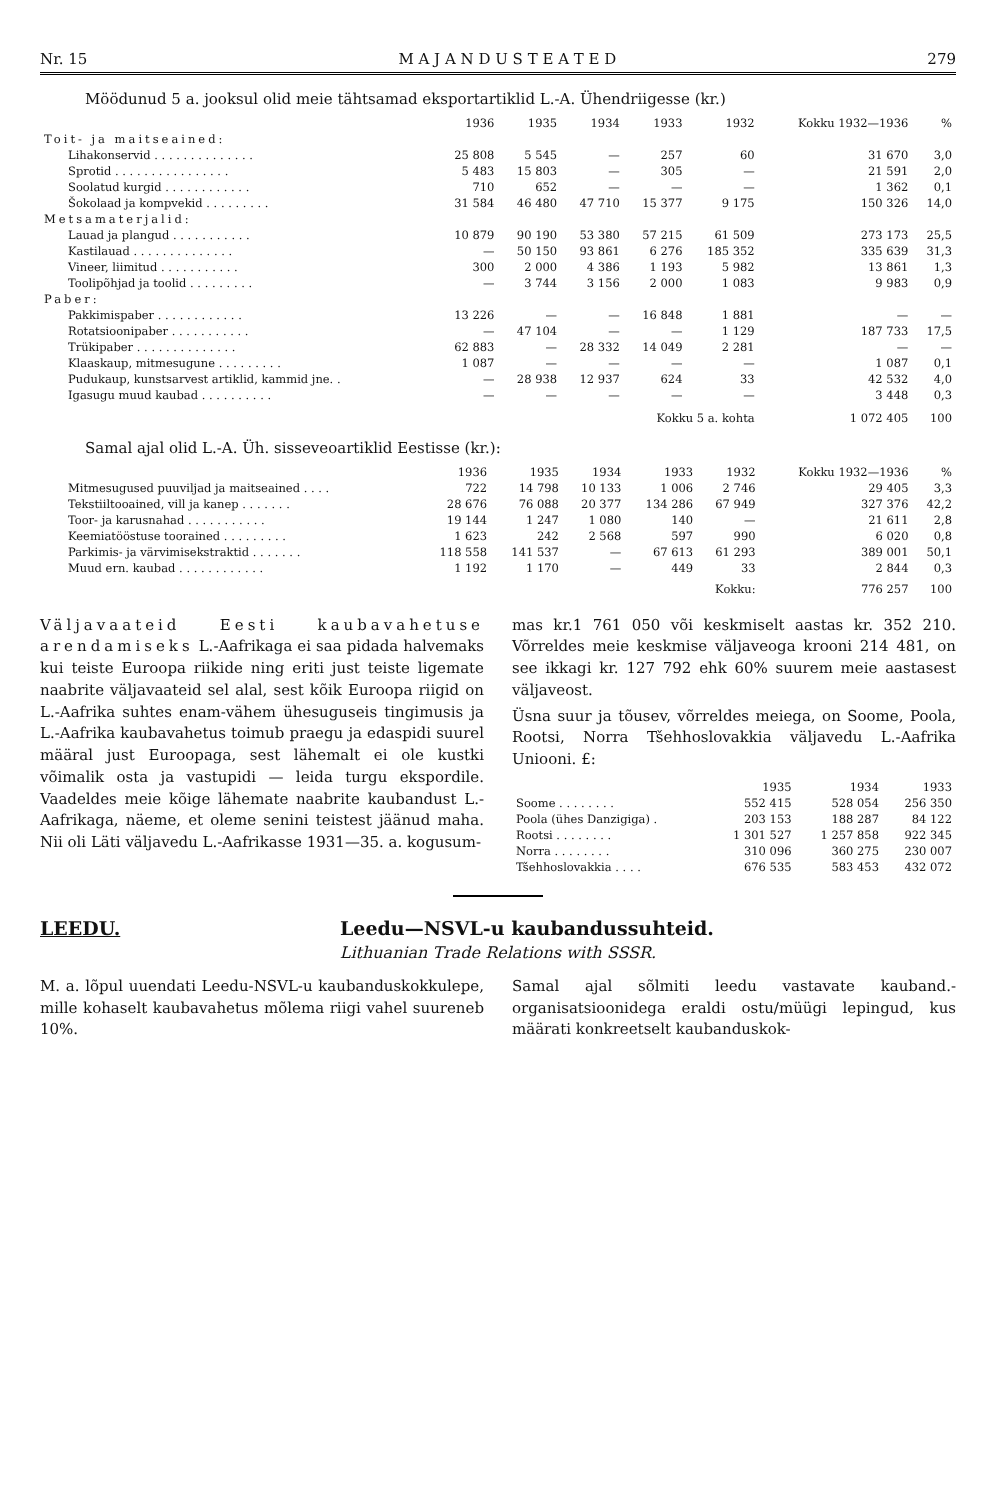Nr. 15 M A J A N D U S T E A T E D 279
Möödunud 5 a. jooksul olid meie tähtsamad eksportartiklid L.-A. Ühendriigesse (kr.)
| | 1936 | 1935 | 1934 | 1933 | 1932 | Kokku 1932—1936 | % |
| --- | --- | --- | --- | --- | --- | --- | --- |
| Toit- ja maitseained: | | | | | | | |
| Lihakonservid . . . . . . . . . . . . . . | 25 808 | 5 545 | — | 257 | 60 | 31 670 | 3,0 |
| Sprotid . . . . . . . . . . . . . . . . | 5 483 | 15 803 | — | 305 | — | 21 591 | 2,0 |
| Soolatud kurgid . . . . . . . . . . . . | 710 | 652 | — | — | — | 1 362 | 0,1 |
| Šokolaad ja kompvekid . . . . . . . . . | 31 584 | 46 480 | 47 710 | 15 377 | 9 175 | 150 326 | 14,0 |
| Metsamaterjalid: | | | | | | | |
| Lauad ja plangud . . . . . . . . . . . | 10 879 | 90 190 | 53 380 | 57 215 | 61 509 | 273 173 | 25,5 |
| Kastilauad . . . . . . . . . . . . . . | — | 50 150 | 93 861 | 6 276 | 185 352 | 335 639 | 31,3 |
| Vineer, liimitud . . . . . . . . . . . | 300 | 2 000 | 4 386 | 1 193 | 5 982 | 13 861 | 1,3 |
| Toolipõhjad ja toolid . . . . . . . . . | — | 3 744 | 3 156 | 2 000 | 1 083 | 9 983 | 0,9 |
| Paber: | | | | | | | |
| Pakkimispaber . . . . . . . . . . . . | 13 226 | — | — | 16 848 | 1 881 | — | — |
| Rotatsioonipaber . . . . . . . . . . . | — | 47 104 | — | — | 1 129 | 187 733 | 17,5 |
| Trükipaber . . . . . . . . . . . . . . | 62 883 | — | 28 332 | 14 049 | 2 281 | — | — |
| Klaaskaup, mitmesugune . . . . . . . . . | 1 087 | — | — | — | — | 1 087 | 0,1 |
| Pudukaup, kunstsarvest artiklid, kammid jne. . | — | 28 938 | 12 937 | 624 | 33 | 42 532 | 4,0 |
| Igasugu muud kaubad . . . . . . . . . . | — | — | — | — | — | 3 448 | 0,3 |
| Kokku 5 a. kohta | | | | | | 1 072 405 | 100 |
Samal ajal olid L.-A. Üh. sisseveoartiklid Eestisse (kr.):
| | 1936 | 1935 | 1934 | 1933 | 1932 | Kokku 1932—1936 | % |
| --- | --- | --- | --- | --- | --- | --- | --- |
| Mitmesugused puuviljad ja maitseained . . . . | 722 | 14 798 | 10 133 | 1 006 | 2 746 | 29 405 | 3,3 |
| Tekstiiltooained, vill ja kanep . . . . . . . | 28 676 | 76 088 | 20 377 | 134 286 | 67 949 | 327 376 | 42,2 |
| Toor- ja karusnahad . . . . . . . . . . . | 19 144 | 1 247 | 1 080 | 140 | — | 21 611 | 2,8 |
| Keemiatööstuse toorained . . . . . . . . . | 1 623 | 242 | 2 568 | 597 | 990 | 6 020 | 0,8 |
| Parkimis- ja värvimisekstraktid . . . . . . . | 118 558 | 141 537 | — | 67 613 | 61 293 | 389 001 | 50,1 |
| Muud ern. kaubad . . . . . . . . . . . . | 1 192 | 1 170 | — | 449 | 33 | 2 844 | 0,3 |
| Kokku: | | | | | | 776 257 | 100 |
Väljavaateid Eesti kaubavahetuse arendamiseks L.-Aafrikaga ei saa pidada halvemaks kui teiste Euroopa riikide ning eriti just teiste ligemate naabrite väljavaateid sel alal, sest kõik Euroopa riigid on L.-Aafrika suhtes enam-vähem ühesuguseis tingimusis ja L.-Aafrika kaubavahetus toimub praegu ja edaspidi suurel määral just Euroopaga, sest lähemalt ei ole kustki võimalik osta ja vastupidi — leida turgu ekspordile. Vaadeldes meie kõige lähemate naabrite kaubandust L.-Aafrikaga, näeme, et oleme senini teistest jäänud maha. Nii oli Läti väljavedu L.-Aafrikasse 1931—35. a. kogusum-
mas kr.1 761 050 või keskmiselt aastas kr. 352 210. Võrreldes meie keskmise väljaveoga krooni 214 481, on see ikkagi kr. 127 792 ehk 60% suurem meie aastasest väljaveost.
Üsna suur ja tõusev, võrreldes meiega, on Soome, Poola, Rootsi, Norra Tšehhoslovakkia väljavedu L.-Aafrika Uniooni. £:
| | 1935 | 1934 | 1933 |
| --- | --- | --- | --- |
| Soome . . . . . . . . | 552 415 | 528 054 | 256 350 |
| Poola (ühes Danzigiga) . | 203 153 | 188 287 | 84 122 |
| Rootsi . . . . . . . . | 1 301 527 | 1 257 858 | 922 345 |
| Norra . . . . . . . . | 310 096 | 360 275 | 230 007 |
| Tšehhoslovakkia . . . . | 676 535 | 583 453 | 432 072 |
LEEDU. Leedu—NSVL-u kaubandussuhteid.
Lithuanian Trade Relations with SSSR.
M. a. lõpul uuendati Leedu-NSVL-u kaubanduskokkulepe, mille kohaselt kaubavahetus mõlema riigi vahel suureneb 10%.
Samal ajal sõlmiti leedu vastavate kauband.-organisatsioonidega eraldi ostu/müügi lepingud, kus määrati konkreetselt kaubanduskok-